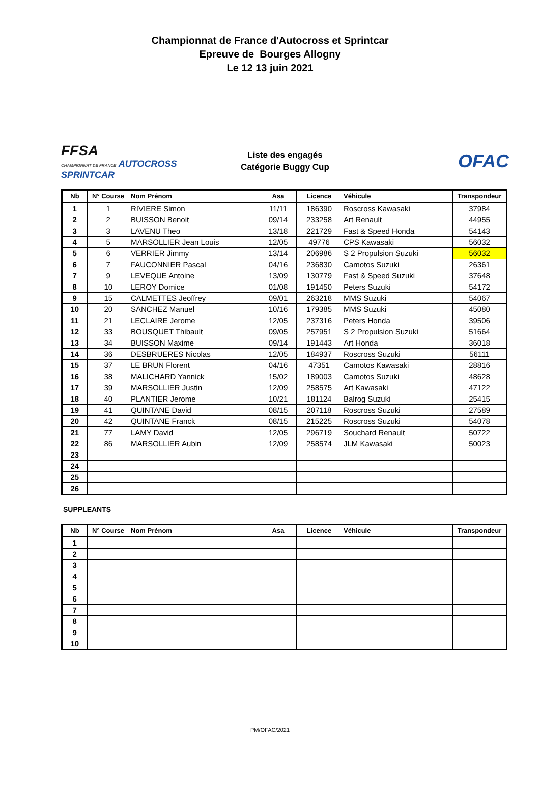Championnat de France d'Autocross et Sprintcar
Epreuve de Bourges Allogny
Le 12 13 juin 2021
FFSA
CHAMPIONNAT DE FRANCE AUTOCROSS
SPRINTCAR
Liste des engagés
Catégorie Buggy Cup
OFAC
| Nb | N° Course | Nom Prénom | Asa | Licence | Véhicule | Transpondeur |
| --- | --- | --- | --- | --- | --- | --- |
| 1 | 1 | RIVIERE Simon | 11/11 | 186390 | Roscross Kawasaki | 37984 |
| 2 | 2 | BUISSON Benoit | 09/14 | 233258 | Art Renault | 44955 |
| 3 | 3 | LAVENU Theo | 13/18 | 221729 | Fast & Speed Honda | 54143 |
| 4 | 5 | MARSOLLIER Jean Louis | 12/05 | 49776 | CPS Kawasaki | 56032 |
| 5 | 6 | VERRIER Jimmy | 13/14 | 206986 | S 2 Propulsion Suzuki | 56032 |
| 6 | 7 | FAUCONNIER Pascal | 04/16 | 236830 | Camotos Suzuki | 26361 |
| 7 | 9 | LEVEQUE Antoine | 13/09 | 130779 | Fast & Speed Suzuki | 37648 |
| 8 | 10 | LEROY Domice | 01/08 | 191450 | Peters Suzuki | 54172 |
| 9 | 15 | CALMETTES Jeoffrey | 09/01 | 263218 | MMS Suzuki | 54067 |
| 10 | 20 | SANCHEZ Manuel | 10/16 | 179385 | MMS Suzuki | 45080 |
| 11 | 21 | LECLAIRE Jerome | 12/05 | 237316 | Peters Honda | 39506 |
| 12 | 33 | BOUSQUET Thibault | 09/05 | 257951 | S 2 Propulsion Suzuki | 51664 |
| 13 | 34 | BUISSON Maxime | 09/14 | 191443 | Art Honda | 36018 |
| 14 | 36 | DESBRUERES Nicolas | 12/05 | 184937 | Roscross Suzuki | 56111 |
| 15 | 37 | LE BRUN Florent | 04/16 | 47351 | Camotos Kawasaki | 28816 |
| 16 | 38 | MALICHARD Yannick | 15/02 | 189003 | Camotos Suzuki | 48628 |
| 17 | 39 | MARSOLLIER Justin | 12/09 | 258575 | Art Kawasaki | 47122 |
| 18 | 40 | PLANTIER Jerome | 10/21 | 181124 | Balrog Suzuki | 25415 |
| 19 | 41 | QUINTANE David | 08/15 | 207118 | Roscross Suzuki | 27589 |
| 20 | 42 | QUINTANE Franck | 08/15 | 215225 | Roscross Suzuki | 54078 |
| 21 | 77 | LAMY David | 12/05 | 296719 | Souchard Renault | 50722 |
| 22 | 86 | MARSOLLIER Aubin | 12/09 | 258574 | JLM Kawasaki | 50023 |
| 23 | | | | | | |
| 24 | | | | | | |
| 25 | | | | | | |
| 26 | | | | | | |
SUPPLEANTS
| Nb | N° Course | Nom Prénom | Asa | Licence | Véhicule | Transpondeur |
| --- | --- | --- | --- | --- | --- | --- |
| 1 | | | | | | |
| 2 | | | | | | |
| 3 | | | | | | |
| 4 | | | | | | |
| 5 | | | | | | |
| 6 | | | | | | |
| 7 | | | | | | |
| 8 | | | | | | |
| 9 | | | | | | |
| 10 | | | | | | |
PM/OFAC/2021